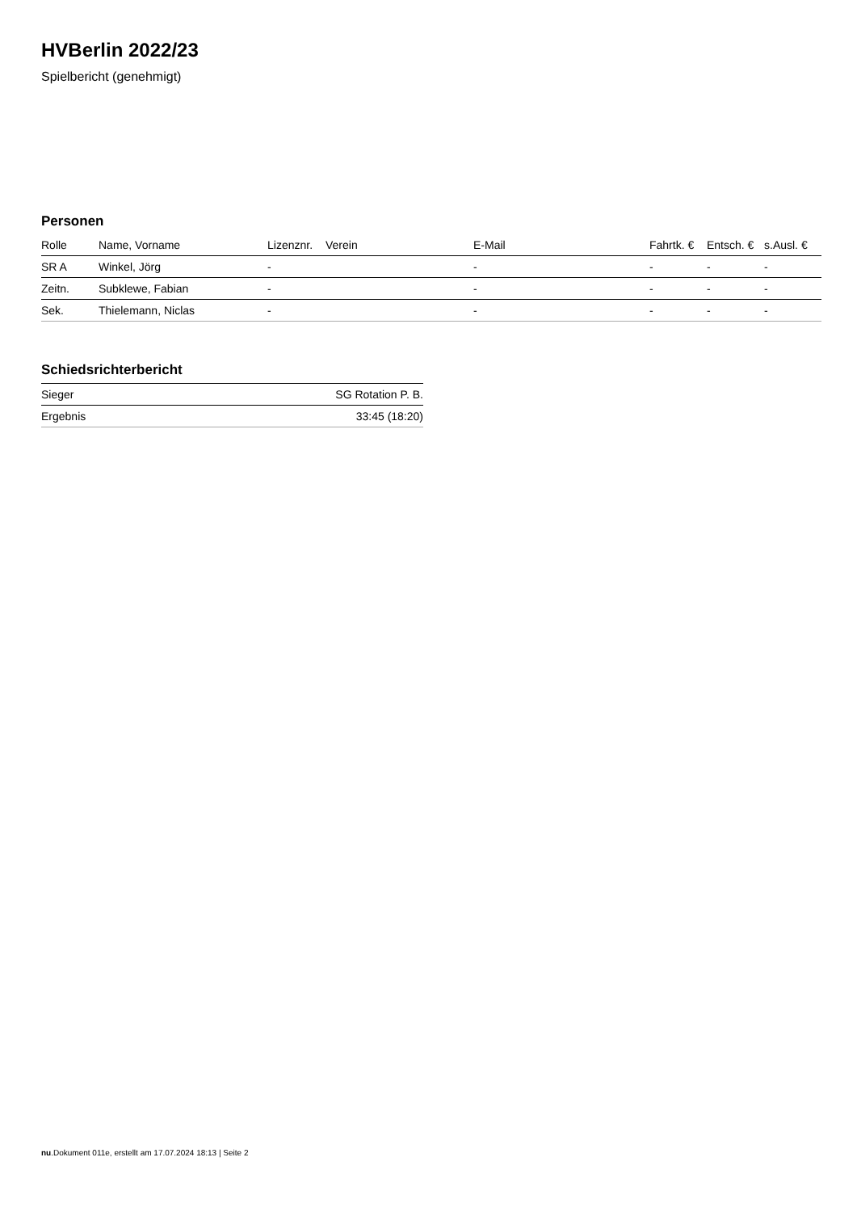HVBerlin 2022/23
Spielbericht (genehmigt)
Personen
| Rolle | Name, Vorname | Lizenznr. | Verein | E-Mail | Fahrtk. € | Entsch. € | s.Ausl. € |
| --- | --- | --- | --- | --- | --- | --- | --- |
| SR A | Winkel, Jörg | - | | - | - | - | - |
| Zeitn. | Subklewe, Fabian | - | | - | - | - | - |
| Sek. | Thielemann, Niclas | - | | - | - | - | - |
Schiedsrichterbericht
| Sieger | SG Rotation P. B. |
| Ergebnis | 33:45 (18:20) |
nu.Dokument 011e, erstellt am 17.07.2024 18:13 | Seite 2